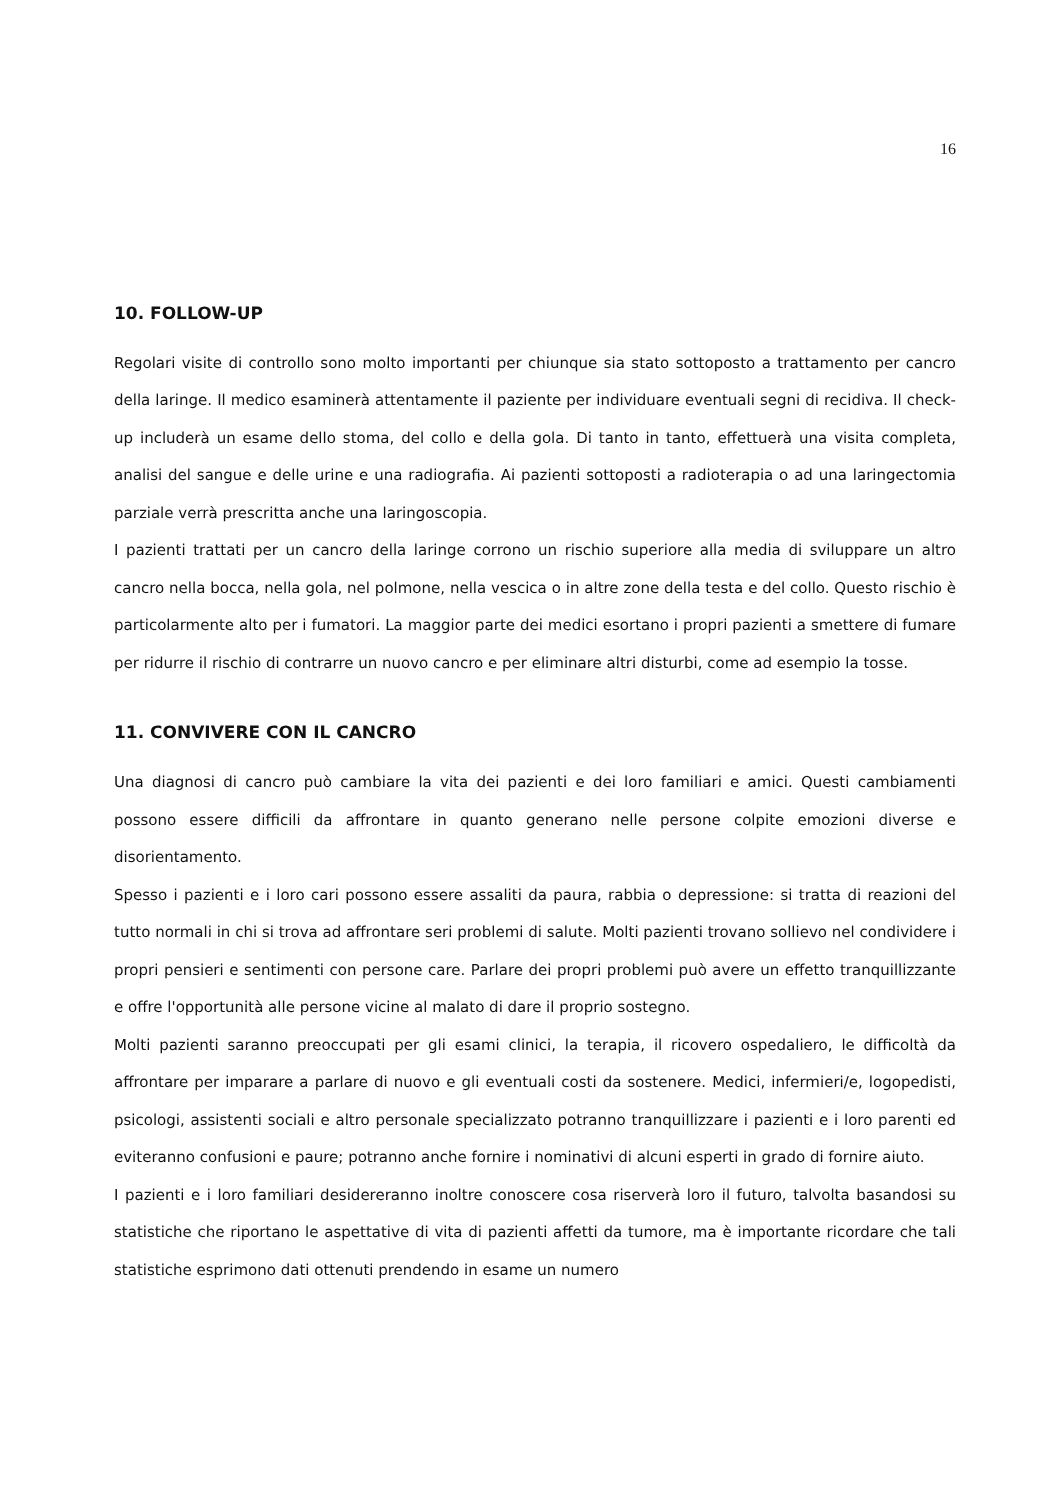16
10. FOLLOW-UP
Regolari visite di controllo sono molto importanti per chiunque sia stato sottoposto a trattamento per cancro della laringe. Il medico esaminerà attentamente il paziente per individuare eventuali segni di recidiva. Il check-up includerà un esame dello stoma, del collo e della gola. Di tanto in tanto, effettuerà una visita completa, analisi del sangue e delle urine e una radiografia. Ai pazienti sottoposti a radioterapia o ad una laringectomia parziale verrà prescritta anche una laringoscopia.
I pazienti trattati per un cancro della laringe corrono un rischio superiore alla media di sviluppare un altro cancro nella bocca, nella gola, nel polmone, nella vescica o in altre zone della testa e del collo. Questo rischio è particolarmente alto per i fumatori. La maggior parte dei medici esortano i propri pazienti a smettere di fumare per ridurre il rischio di contrarre un nuovo cancro e per eliminare altri disturbi, come ad esempio la tosse.
11. CONVIVERE CON IL CANCRO
Una diagnosi di cancro può cambiare la vita dei pazienti e dei loro familiari e amici. Questi cambiamenti possono essere difficili da affrontare in quanto generano nelle persone colpite emozioni diverse e disorientamento.
Spesso i pazienti e i loro cari possono essere assaliti da paura, rabbia o depressione: si tratta di reazioni del tutto normali in chi si trova ad affrontare seri problemi di salute. Molti pazienti trovano sollievo nel condividere i propri pensieri e sentimenti con persone care. Parlare dei propri problemi può avere un effetto tranquillizzante e offre l'opportunità alle persone vicine al malato di dare il proprio sostegno.
Molti pazienti saranno preoccupati per gli esami clinici, la terapia, il ricovero ospedaliero, le difficoltà da affrontare per imparare a parlare di nuovo e gli eventuali costi da sostenere. Medici, infermieri/e, logopedisti, psicologi, assistenti sociali e altro personale specializzato potranno tranquillizzare i pazienti e i loro parenti ed eviteranno confusioni e paure; potranno anche fornire i nominativi di alcuni esperti in grado di fornire aiuto.
I pazienti e i loro familiari desidereranno inoltre conoscere cosa riserverà loro il futuro, talvolta basandosi su statistiche che riportano le aspettative di vita di pazienti affetti da tumore, ma è importante ricordare che tali statistiche esprimono dati ottenuti prendendo in esame un numero